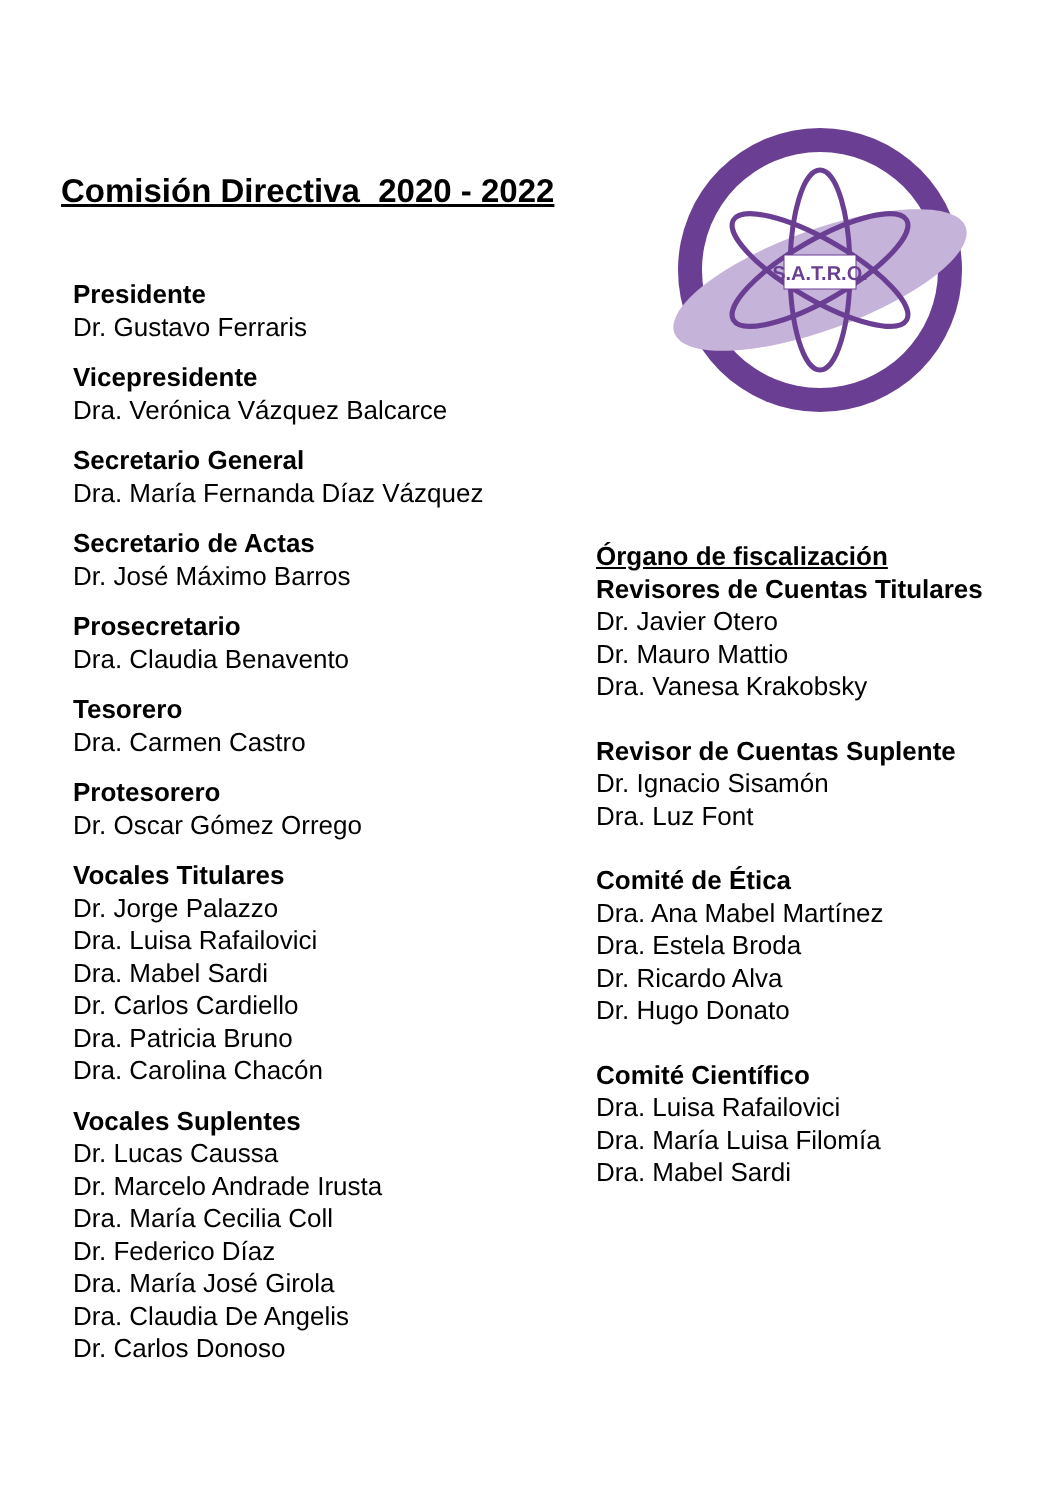Comisión Directiva 2020 - 2022
Presidente
Dr. Gustavo Ferraris
Vicepresidente
Dra. Verónica Vázquez Balcarce
Secretario General
Dra. María Fernanda Díaz Vázquez
Secretario de Actas
Dr. José Máximo Barros
Prosecretario
Dra. Claudia Benavento
Tesorero
Dra. Carmen Castro
Protesorero
Dr. Oscar Gómez Orrego
Vocales Titulares
Dr. Jorge Palazzo
Dra. Luisa Rafailovici
Dra. Mabel Sardi
Dr. Carlos Cardiello
Dra. Patricia Bruno
Dra. Carolina Chacón
Vocales Suplentes
Dr. Lucas Caussa
Dr. Marcelo Andrade Irusta
Dra. María Cecilia Coll
Dr. Federico Díaz
Dra. María José Girola
Dra. Claudia De Angelis
Dr. Carlos Donoso
S.A.T.R.O.
Órgano de fiscalización
Revisores de Cuentas Titulares
Dr. Javier Otero
Dr. Mauro Mattio
Dra. Vanesa Krakobsky
Revisor de Cuentas Suplente
Dr. Ignacio Sisamón
Dra. Luz Font
Comité de Ética
Dra. Ana Mabel Martínez
Dra. Estela Broda
Dr. Ricardo Alva
Dr. Hugo Donato
Comité Científico
Dra. Luisa Rafailovici
Dra. María Luisa Filomía
Dra. Mabel Sardi